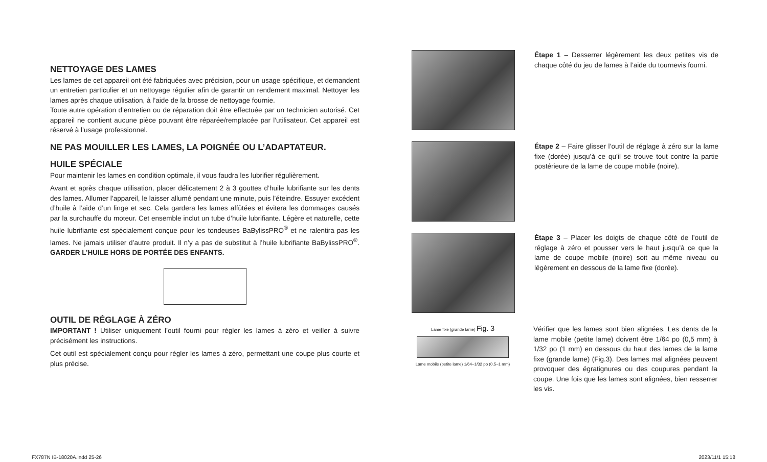NETTOYAGE DES LAMES
Les lames de cet appareil ont été fabriquées avec précision, pour un usage spécifique, et demandent un entretien particulier et un nettoyage régulier afin de garantir un rendement maximal. Nettoyer les lames après chaque utilisation, à l’aide de la brosse de nettoyage fournie.
Toute autre opération d’entretien ou de réparation doit être effectuée par un technicien autorisé. Cet appareil ne contient aucune pièce pouvant être réparée/remplacée par l’utilisateur. Cet appareil est réservé à l’usage professionnel.
NE PAS MOUILLER LES LAMES, LA POIGNÉE OU L’ADAPTATEUR.
HUILE SPÉCIALE
Pour maintenir les lames en condition optimale, il vous faudra les lubrifier régulièrement.
Avant et après chaque utilisation, placer délicatement 2 à 3 gouttes d’huile lubrifiante sur les dents des lames. Allumer l’appareil, le laisser allumé pendant une minute, puis l’éteindre. Essuyer excédent d’huile à l’aide d’un linge et sec. Cela gardera les lames affûtées et évitera les dommages causés par la surchauffe du moteur. Cet ensemble inclut un tube d’huile lubrifiante. Légère et naturelle, cette huile lubrifiante est spécialement conçue pour les tondeuses BaBylissPRO<sup>®</sup> et ne ralentira pas les lames. Ne jamais utiliser d’autre produit. Il n’y a pas de substitut à l’huile lubrifiante BaBylissPRO<sup>®</sup>. GARDER L’HUILE HORS DE PORTÉE DES ENFANTS.
OUTIL DE RÉGLAGE À ZÉRO
IMPORTANT ! Utiliser uniquement l’outil fourni pour régler les lames à zéro et veiller à suivre précisément les instructions.
Cet outil est spécialement conçu pour régler les lames à zéro, permettant une coupe plus courte et plus précise.
Étape 1 – Desserrer légèrement les deux petites vis de chaque côté du jeu de lames à l’aide du tournevis fourni.
Étape 2 – Faire glisser l’outil de réglage à zéro sur la lame fixe (dorée) jusqu’à ce qu’il se trouve tout contre la partie postérieure de la lame de coupe mobile (noire).
Étape 3 – Placer les doigts de chaque côté de l’outil de réglage à zéro et pousser vers le haut jusqu’à ce que la lame de coupe mobile (noire) soit au même niveau ou légèrement en dessous de la lame fixe (dorée).
Lame fixe (grande lame) Fig. 3
Lame mobile (petite lame) 1/64–1/32 po (0,5–1 mm)
Vérifier que les lames sont bien alignées. Les dents de la lame mobile (petite lame) doivent être 1/64 po (0,5 mm) à 1/32 po (1 mm) en dessous du haut des lames de la lame fixe (grande lame) (Fig.3). Des lames mal alignées peuvent provoquer des égratignures ou des coupures pendant la coupe. Une fois que les lames sont alignées, bien resserrer les vis.
FX787N IB-18020A.indd 25-26 2023/11/1 15:18